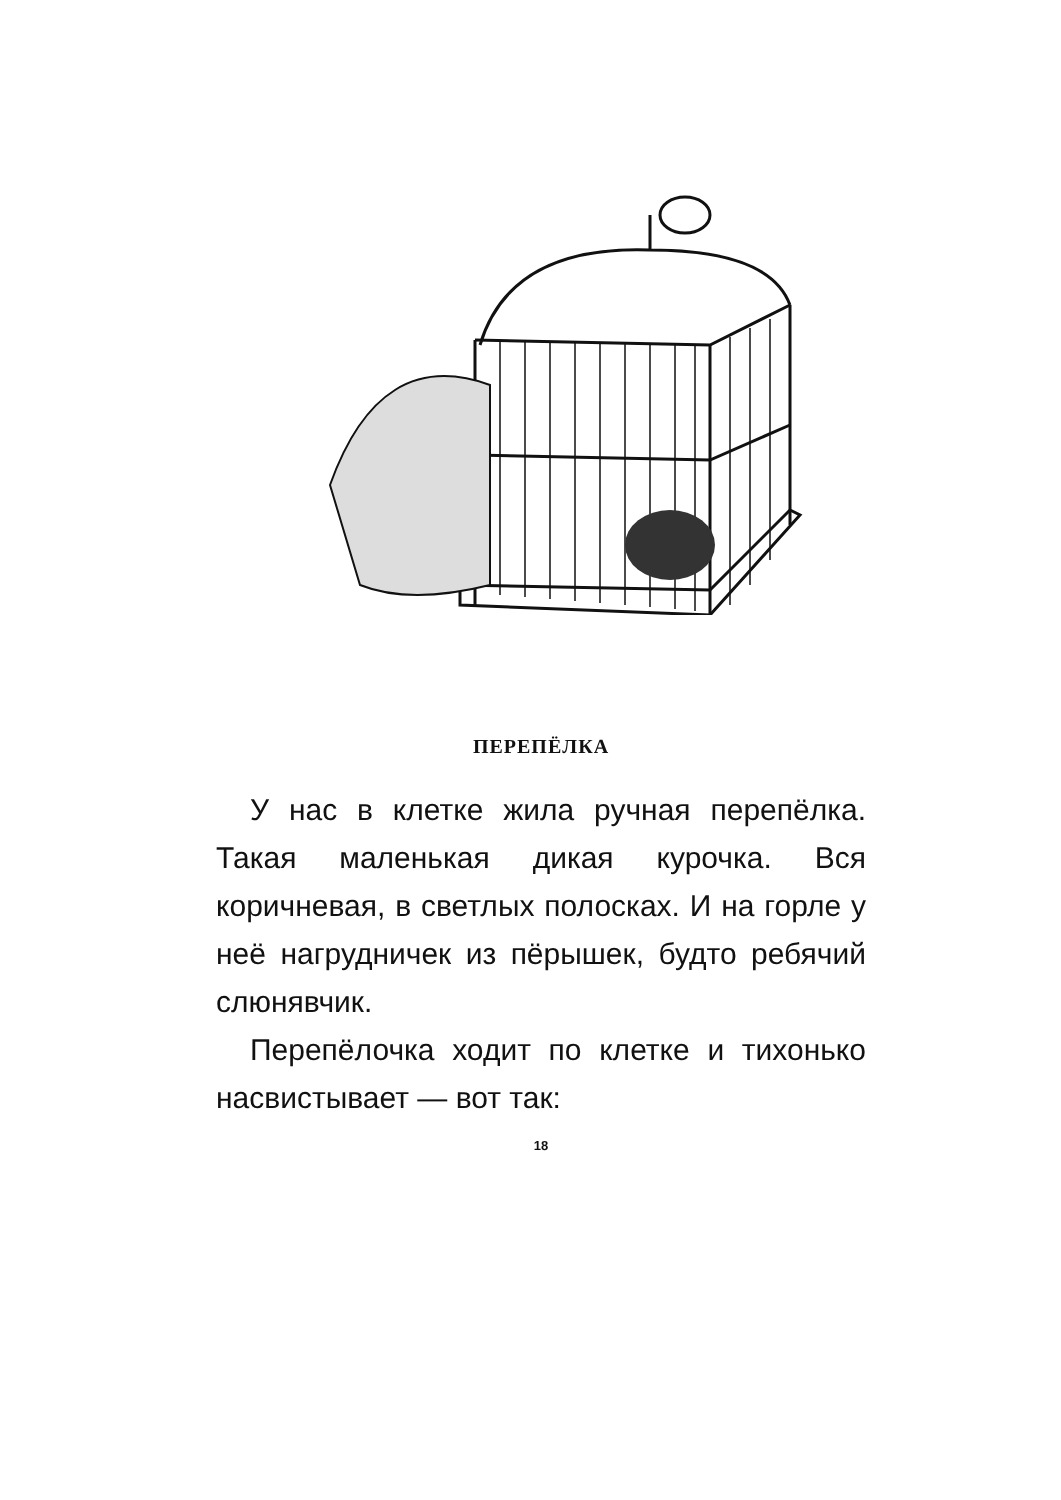ПЕРЕПЁЛКА
У нас в клетке жила ручная перепёлка. Такая маленькая дикая курочка. Вся коричневая, в светлых полосках. И на горле у неё нагрудничек из пёрышек, будто ребячий слюнявчик.
Перепёлочка ходит по клетке и тихонько насвистывает — вот так:
18